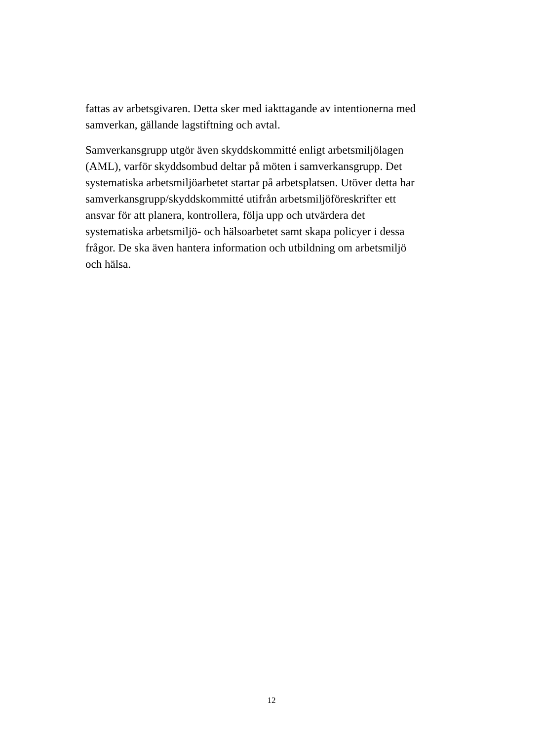fattas av arbetsgivaren. Detta sker med iakttagande av intentionerna med
samverkan, gällande lagstiftning och avtal.
Samverkansgrupp utgör även skyddskommitté enligt arbetsmiljölagen
(AML), varför skyddsombud deltar på möten i samverkansgrupp. Det
systematiska arbetsmiljöarbetet startar på arbetsplatsen. Utöver detta har
samverkansgrupp/skyddskommitté utifrån arbetsmiljöföreskrifter ett
ansvar för att planera, kontrollera, följa upp och utvärdera det
systematiska arbetsmiljö- och hälsoarbetet samt skapa policyer i dessa
frågor. De ska även hantera information och utbildning om arbetsmiljö
och hälsa.
12